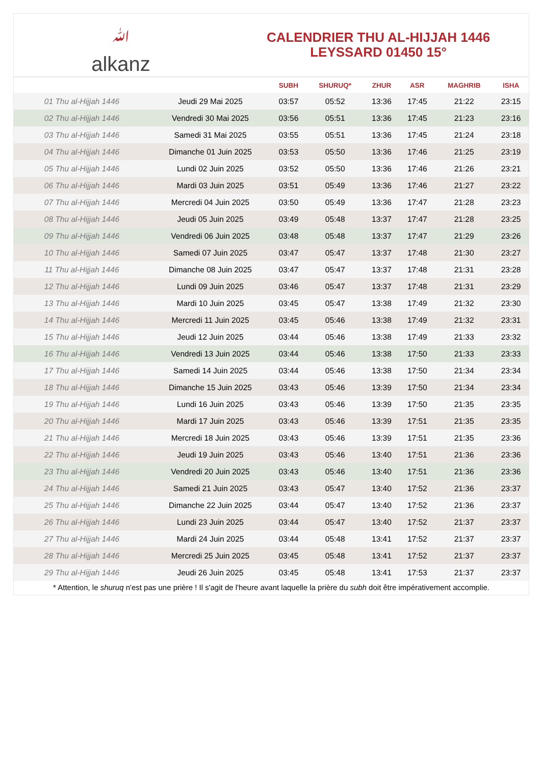ﷲalkanz
CALENDRIER THU AL-HIJJAH 1446
LEYSSARD 01450 15°
| | | SUBH | SHURUQ* | ZHUR | ASR | MAGHRIB | ISHA |
| --- | --- | --- | --- | --- | --- | --- | --- |
| 01 Thu al-Hijjah 1446 | Jeudi 29 Mai 2025 | 03:57 | 05:52 | 13:36 | 17:45 | 21:22 | 23:15 |
| 02 Thu al-Hijjah 1446 | Vendredi 30 Mai 2025 | 03:56 | 05:51 | 13:36 | 17:45 | 21:23 | 23:16 |
| 03 Thu al-Hijjah 1446 | Samedi 31 Mai 2025 | 03:55 | 05:51 | 13:36 | 17:45 | 21:24 | 23:18 |
| 04 Thu al-Hijjah 1446 | Dimanche 01 Juin 2025 | 03:53 | 05:50 | 13:36 | 17:46 | 21:25 | 23:19 |
| 05 Thu al-Hijjah 1446 | Lundi 02 Juin 2025 | 03:52 | 05:50 | 13:36 | 17:46 | 21:26 | 23:21 |
| 06 Thu al-Hijjah 1446 | Mardi 03 Juin 2025 | 03:51 | 05:49 | 13:36 | 17:46 | 21:27 | 23:22 |
| 07 Thu al-Hijjah 1446 | Mercredi 04 Juin 2025 | 03:50 | 05:49 | 13:36 | 17:47 | 21:28 | 23:23 |
| 08 Thu al-Hijjah 1446 | Jeudi 05 Juin 2025 | 03:49 | 05:48 | 13:37 | 17:47 | 21:28 | 23:25 |
| 09 Thu al-Hijjah 1446 | Vendredi 06 Juin 2025 | 03:48 | 05:48 | 13:37 | 17:47 | 21:29 | 23:26 |
| 10 Thu al-Hijjah 1446 | Samedi 07 Juin 2025 | 03:47 | 05:47 | 13:37 | 17:48 | 21:30 | 23:27 |
| 11 Thu al-Hijjah 1446 | Dimanche 08 Juin 2025 | 03:47 | 05:47 | 13:37 | 17:48 | 21:31 | 23:28 |
| 12 Thu al-Hijjah 1446 | Lundi 09 Juin 2025 | 03:46 | 05:47 | 13:37 | 17:48 | 21:31 | 23:29 |
| 13 Thu al-Hijjah 1446 | Mardi 10 Juin 2025 | 03:45 | 05:47 | 13:38 | 17:49 | 21:32 | 23:30 |
| 14 Thu al-Hijjah 1446 | Mercredi 11 Juin 2025 | 03:45 | 05:46 | 13:38 | 17:49 | 21:32 | 23:31 |
| 15 Thu al-Hijjah 1446 | Jeudi 12 Juin 2025 | 03:44 | 05:46 | 13:38 | 17:49 | 21:33 | 23:32 |
| 16 Thu al-Hijjah 1446 | Vendredi 13 Juin 2025 | 03:44 | 05:46 | 13:38 | 17:50 | 21:33 | 23:33 |
| 17 Thu al-Hijjah 1446 | Samedi 14 Juin 2025 | 03:44 | 05:46 | 13:38 | 17:50 | 21:34 | 23:34 |
| 18 Thu al-Hijjah 1446 | Dimanche 15 Juin 2025 | 03:43 | 05:46 | 13:39 | 17:50 | 21:34 | 23:34 |
| 19 Thu al-Hijjah 1446 | Lundi 16 Juin 2025 | 03:43 | 05:46 | 13:39 | 17:50 | 21:35 | 23:35 |
| 20 Thu al-Hijjah 1446 | Mardi 17 Juin 2025 | 03:43 | 05:46 | 13:39 | 17:51 | 21:35 | 23:35 |
| 21 Thu al-Hijjah 1446 | Mercredi 18 Juin 2025 | 03:43 | 05:46 | 13:39 | 17:51 | 21:35 | 23:36 |
| 22 Thu al-Hijjah 1446 | Jeudi 19 Juin 2025 | 03:43 | 05:46 | 13:40 | 17:51 | 21:36 | 23:36 |
| 23 Thu al-Hijjah 1446 | Vendredi 20 Juin 2025 | 03:43 | 05:46 | 13:40 | 17:51 | 21:36 | 23:36 |
| 24 Thu al-Hijjah 1446 | Samedi 21 Juin 2025 | 03:43 | 05:47 | 13:40 | 17:52 | 21:36 | 23:37 |
| 25 Thu al-Hijjah 1446 | Dimanche 22 Juin 2025 | 03:44 | 05:47 | 13:40 | 17:52 | 21:36 | 23:37 |
| 26 Thu al-Hijjah 1446 | Lundi 23 Juin 2025 | 03:44 | 05:47 | 13:40 | 17:52 | 21:37 | 23:37 |
| 27 Thu al-Hijjah 1446 | Mardi 24 Juin 2025 | 03:44 | 05:48 | 13:41 | 17:52 | 21:37 | 23:37 |
| 28 Thu al-Hijjah 1446 | Mercredi 25 Juin 2025 | 03:45 | 05:48 | 13:41 | 17:52 | 21:37 | 23:37 |
| 29 Thu al-Hijjah 1446 | Jeudi 26 Juin 2025 | 03:45 | 05:48 | 13:41 | 17:53 | 21:37 | 23:37 |
* Attention, le shuruq n'est pas une prière ! Il s'agit de l'heure avant laquelle la prière du subh doit être impérativement accomplie.